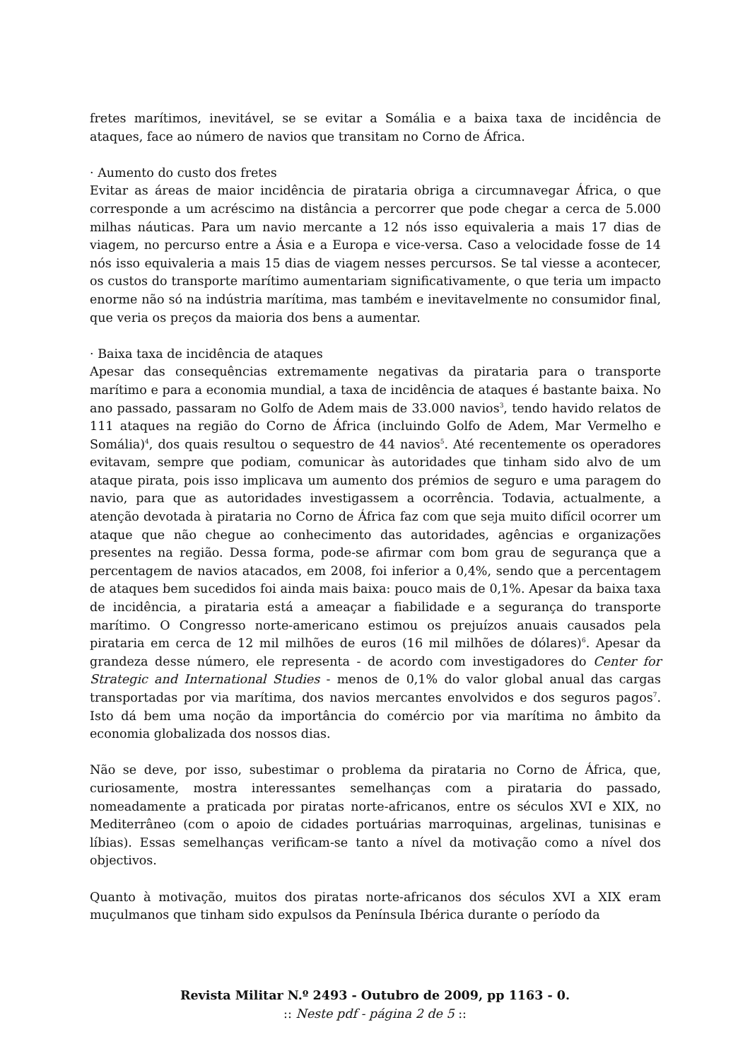fretes marítimos, inevitável, se se evitar a Somália e a baixa taxa de incidência de ataques, face ao número de navios que transitam no Corno de África.
· Aumento do custo dos fretes
Evitar as áreas de maior incidência de pirataria obriga a circumnavegar África, o que corresponde a um acréscimo na distância a percorrer que pode chegar a cerca de 5.000 milhas náuticas. Para um navio mercante a 12 nós isso equivaleria a mais 17 dias de viagem, no percurso entre a Ásia e a Europa e vice-versa. Caso a velocidade fosse de 14 nós isso equivaleria a mais 15 dias de viagem nesses percursos. Se tal viesse a acontecer, os custos do transporte marítimo aumentariam significativamente, o que teria um impacto enorme não só na indústria marítima, mas também e inevitavelmente no consumidor final, que veria os preços da maioria dos bens a aumentar.
· Baixa taxa de incidência de ataques
Apesar das consequências extremamente negativas da pirataria para o transporte marítimo e para a economia mundial, a taxa de incidência de ataques é bastante baixa. No ano passado, passaram no Golfo de Adem mais de 33.000 navios<sup>3</sup>, tendo havido relatos de 111 ataques na região do Corno de África (incluindo Golfo de Adem, Mar Vermelho e Somália)<sup>4</sup>, dos quais resultou o sequestro de 44 navios<sup>5</sup>. Até recentemente os operadores evitavam, sempre que podiam, comunicar às autoridades que tinham sido alvo de um ataque pirata, pois isso implicava um aumento dos prémios de seguro e uma paragem do navio, para que as autoridades investigassem a ocorrência. Todavia, actualmente, a atenção devotada à pirataria no Corno de África faz com que seja muito difícil ocorrer um ataque que não chegue ao conhecimento das autoridades, agências e organizações presentes na região. Dessa forma, pode-se afirmar com bom grau de segurança que a percentagem de navios atacados, em 2008, foi inferior a 0,4%, sendo que a percentagem de ataques bem sucedidos foi ainda mais baixa: pouco mais de 0,1%. Apesar da baixa taxa de incidência, a pirataria está a ameaçar a fiabilidade e a segurança do transporte marítimo. O Congresso norte-americano estimou os prejuízos anuais causados pela pirataria em cerca de 12 mil milhões de euros (16 mil milhões de dólares)<sup>6</sup>. Apesar da grandeza desse número, ele representa - de acordo com investigadores do Center for Strategic and International Studies - menos de 0,1% do valor global anual das cargas transportadas por via marítima, dos navios mercantes envolvidos e dos seguros pagos<sup>7</sup>. Isto dá bem uma noção da importância do comércio por via marítima no âmbito da economia globalizada dos nossos dias.
Não se deve, por isso, subestimar o problema da pirataria no Corno de África, que, curiosamente, mostra interessantes semelhanças com a pirataria do passado, nomeadamente a praticada por piratas norte-africanos, entre os séculos XVI e XIX, no Mediterrâneo (com o apoio de cidades portuárias marroquinas, argelinas, tunisinas e líbias). Essas semelhanças verificam-se tanto a nível da motivação como a nível dos objectivos.
Quanto à motivação, muitos dos piratas norte-africanos dos séculos XVI a XIX eram muçulmanos que tinham sido expulsos da Península Ibérica durante o período da
Revista Militar N.º 2493 - Outubro de 2009, pp 1163 - 0.
:: Neste pdf - página 2 de 5 ::